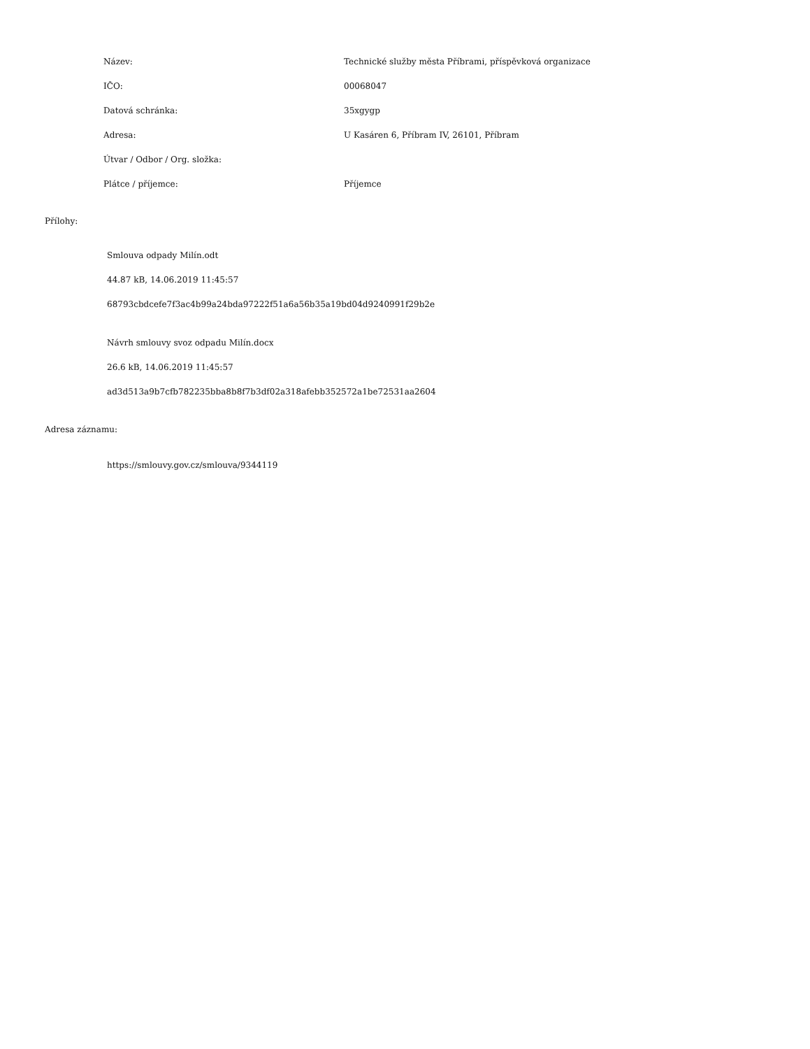| Název: | Technické služby města Příbrami, příspěvková organizace |
| IČO: | 00068047 |
| Datová schránka: | 35xgygp |
| Adresa: | U Kasáren 6, Příbram IV, 26101, Příbram |
| Útvar / Odbor / Org. složka: | |
| Plátce / příjemce: | Příjemce |
Přílohy:
Smlouva odpady Milín.odt
44.87 kB, 14.06.2019 11:45:57
68793cbdcefe7f3ac4b99a24bda97222f51a6a56b35a19bd04d9240991f29b2e
Návrh smlouvy svoz odpadu Milín.docx
26.6 kB, 14.06.2019 11:45:57
ad3d513a9b7cfb782235bba8b8f7b3df02a318afebb352572a1be72531aa2604
Adresa záznamu:
https://smlouvy.gov.cz/smlouva/9344119